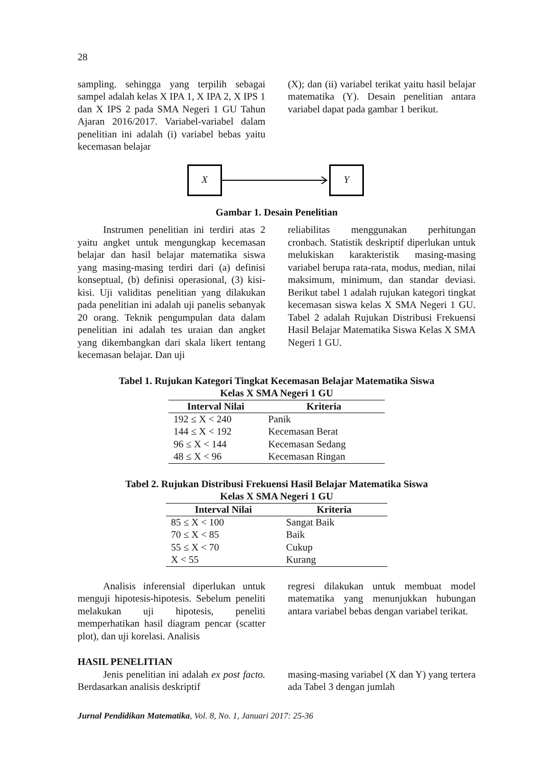28
sampling. sehingga yang terpilih sebagai sampel adalah kelas X IPA 1, X IPA 2, X IPS 1 dan X IPS 2 pada SMA Negeri 1 GU Tahun Ajaran 2016/2017. Variabel-variabel dalam penelitian ini adalah (i) variabel bebas yaitu kecemasan belajar
(X); dan (ii) variabel terikat yaitu hasil belajar matematika (Y). Desain penelitian antara variabel dapat pada gambar 1 berikut.
X Y
Gambar 1. Desain Penelitian
Instrumen penelitian ini terdiri atas 2 yaitu angket untuk mengungkap kecemasan belajar dan hasil belajar matematika siswa yang masing-masing terdiri dari (a) definisi konseptual, (b) definisi operasional, (3) kisi-kisi. Uji validitas penelitian yang dilakukan pada penelitian ini adalah uji panelis sebanyak 20 orang. Teknik pengumpulan data dalam penelitian ini adalah tes uraian dan angket yang dikembangkan dari skala likert tentang kecemasan belajar. Dan uji
reliabilitas menggunakan perhitungan cronbach. Statistik deskriptif diperlukan untuk melukiskan karakteristik masing-masing variabel berupa rata-rata, modus, median, nilai maksimum, minimum, dan standar deviasi. Berikut tabel 1 adalah rujukan kategori tingkat kecemasan siswa kelas X SMA Negeri 1 GU. Tabel 2 adalah Rujukan Distribusi Frekuensi Hasil Belajar Matematika Siswa Kelas X SMA Negeri 1 GU.
Tabel 1. Rujukan Kategori Tingkat Kecemasan Belajar Matematika Siswa
Kelas X SMA Negeri 1 GU
| Interval Nilai | Kriteria |
| --- | --- |
| 192 ≤ X < 240 | Panik |
| 144 ≤ X < 192 | Kecemasan Berat |
| 96 ≤ X < 144 | Kecemasan Sedang |
| 48 ≤ X < 96 | Kecemasan Ringan |
Tabel 2. Rujukan Distribusi Frekuensi Hasil Belajar Matematika Siswa
Kelas X SMA Negeri 1 GU
| Interval Nilai | Kriteria |
| --- | --- |
| 85 ≤ X < 100 | Sangat Baik |
| 70 ≤ X < 85 | Baik |
| 55 ≤ X < 70 | Cukup |
| X < 55 | Kurang |
Analisis inferensial diperlukan untuk menguji hipotesis-hipotesis. Sebelum peneliti melakukan uji hipotesis, peneliti memperhatikan hasil diagram pencar (scatter plot), dan uji korelasi. Analisis
regresi dilakukan untuk membuat model matematika yang menunjukkan hubungan antara variabel bebas dengan variabel terikat.
HASIL PENELITIAN
Jenis penelitian ini adalah ex post facto. Berdasarkan analisis deskriptif
masing-masing variabel (X dan Y) yang tertera ada Tabel 3 dengan jumlah
Jurnal Pendidikan Matematika, Vol. 8, No. 1, Januari 2017: 25-36